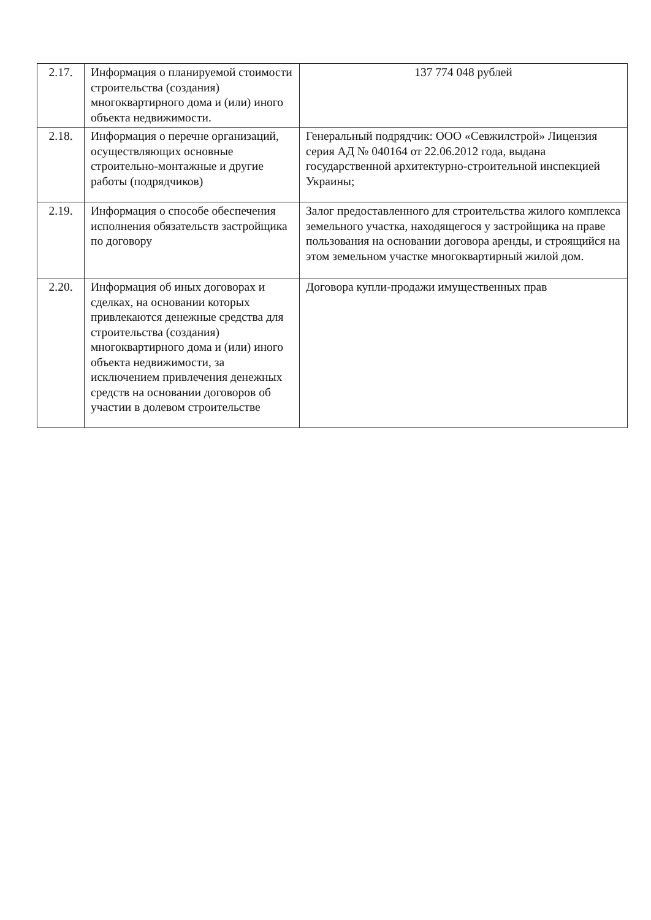| 2.17. | Информация о планируемой стоимости строительства (создания) многоквартирного дома и (или) иного объекта недвижимости. | 137 774 048 рублей |
| 2.18. | Информация о перечне организаций, осуществляющих основные строительно-монтажные и другие работы (подрядчиков) | Генеральный подрядчик: ООО «Севжилстрой» Лицензия серия АД № 040164 от 22.06.2012 года, выдана государственной архитектурно-строительной инспекцией Украины; |
| 2.19. | Информация о способе обеспечения исполнения обязательств застройщика по договору | Залог предоставленного для строительства жилого комплекса земельного участка, находящегося у застройщика на праве пользования на основании договора аренды, и строящийся на этом земельном участке многоквартирный жилой дом. |
| 2.20. | Информация об иных договорах и сделках, на основании которых привлекаются денежные средства для строительства (создания) многоквартирного дома и (или) иного объекта недвижимости, за исключением привлечения денежных средств на основании договоров об участии в долевом строительстве | Договора купли-продажи имущественных прав |